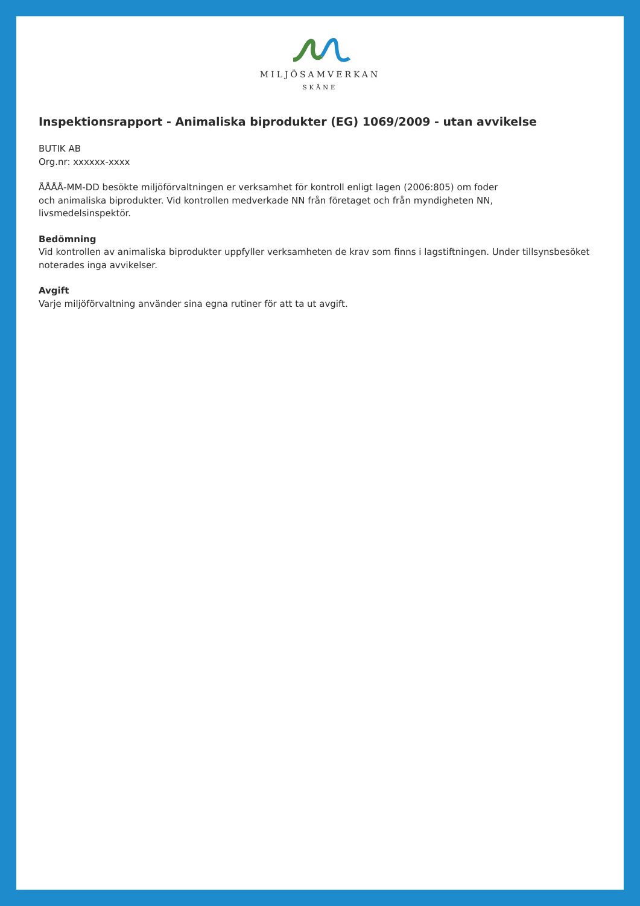MILJÖSAMVERKAN
SKÅNE
Inspektionsrapport - Animaliska biprodukter (EG) 1069/2009 - utan avvikelse
BUTIK AB
Org.nr: xxxxxx-xxxx
ÅÅÅÅ-MM-DD besökte miljöförvaltningen er verksamhet för kontroll enligt lagen (2006:805) om foder
och animaliska biprodukter. Vid kontrollen medverkade NN från företaget och från myndigheten NN,
livsmedelsinspektör.
Bedömning
Vid kontrollen av animaliska biprodukter uppfyller verksamheten de krav som finns i lagstiftningen. Under tillsynsbesöket noterades inga avvikelser.
Avgift
Varje miljöförvaltning använder sina egna rutiner för att ta ut avgift.